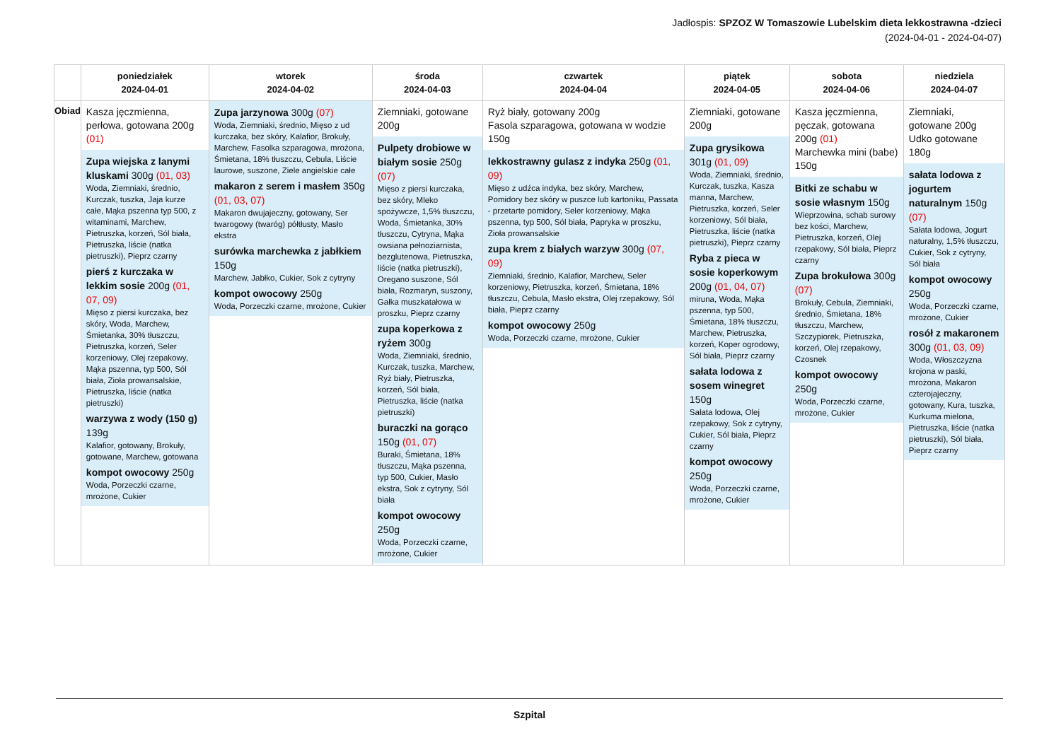Jadłospis: SPZOZ W Tomaszowie Lubelskim dieta lekkostrawna -dzieci
(2024-04-01 - 2024-04-07)
| | poniedziałek 2024-04-01 | wtorek 2024-04-02 | środa 2024-04-03 | czwartek 2024-04-04 | piątek 2024-04-05 | sobota 2024-04-06 | niedziela 2024-04-07 |
| --- | --- | --- | --- | --- | --- | --- | --- |
| Obiad | Kasza jęczmienna, perłowa, gotowana 200g (01) Zupa wiejska z lanymi kluskami 300g (01, 03) Woda, Ziemniaki, średnio, Kurczak, tuszka, Jaja kurze całe, Mąka pszenna typ 500, z witaminami, Marchew, Pietruszka, korzeń, Sól biała, Pietruszka, liście (natka pietruszki), Pieprz czarny pierś z kurczaka w lekkim sosie 200g (01, 07, 09) Mięso z piersi kurczaka, bez skóry, Woda, Marchew, Śmietanka, 30% tłuszczu, Pietruszka, korzeń, Seler korzeniowy, Olej rzepakowy, Mąka pszenna, typ 500, Sól biała, Zioła prowansalskie, Pietruszka, liście (natka pietruszki) warzywa z wody (150 g) 139g Kalafior, gotowany, Brokuły, gotowane, Marchew, gotowana kompot owocowy 250g Woda, Porzeczki czarne, mrożone, Cukier | Zupa jarzynowa 300g (07) Woda, Ziemniaki, średnio, Mięso z ud kurczaka, bez skóry, Kalafior, Brokuły, Marchew, Fasolka szparagowa, mrożona, Śmietana, 18% tłuszczu, Cebula, Liście laurowe, suszone, Ziele angielskie całe makaron z serem i masłem 350g (01, 03, 07) Makaron dwujajeczny, gotowany, Ser twarogowy (twaróg) półtłusty, Masło ekstra surówka marchewka z jabłkiem 150g Marchew, Jabłko, Cukier, Sok z cytryny kompot owocowy 250g Woda, Porzeczki czarne, mrożone, Cukier | Ziemniaki, gotowane 200g Pulpety drobiowe w białym sosie 250g (07) Mięso z piersi kurczaka, bez skóry, Mleko spożywcze, 1,5% tłuszczu, Woda, Śmietanka, 30% tłuszczu, Cytryna, Mąka owsiana pełnoziarnista, bezglutenowa, Pietruszka, liście (natka pietruszki), Oregano suszone, Sól biała, Rozmaryn, suszony, Gałka muszkatałowa w proszku, Pieprz czarny zupa koperkowa z ryżem 300g Woda, Ziemniaki, średnio, Kurczak, tuszka, Marchew, Ryż biały, Pietruszka, korzeń, Sól biała, Pietruszka, liście (natka pietruszki) buraczki na gorąco 150g (01, 07) Buraki, Śmietana, 18% tłuszczu, Mąka pszenna, typ 500, Cukier, Masło ekstra, Sok z cytryny, Sól biała kompot owocowy 250g Woda, Porzeczki czarne, mrożone, Cukier | Ryż biały, gotowany 200g Fasola szparagowa, gotowana w wodzie 150g lekkostrawny gulasz z indyka 250g (01, 09) Mięso z udźca indyka, bez skóry, Marchew, Pomidory bez skóry w puszce lub kartoniku, Passata - przetarte pomidory, Seler korzeniowy, Mąka pszenna, typ 500, Sól biała, Papryka w proszku, Zioła prowansalskie zupa krem z białych warzyw 300g (07, 09) Ziemniaki, średnio, Kalafior, Marchew, Seler korzeniowy, Pietruszka, korzeń, Śmietana, 18% tłuszczu, Cebula, Masło ekstra, Olej rzepakowy, Sól biała, Pieprz czarny kompot owocowy 250g Woda, Porzeczki czarne, mrożone, Cukier | Ziemniaki, gotowane 200g Zupa grysikowa 301g (01, 09) Woda, Ziemniaki, średnio, Kurczak, tuszka, Kasza manna, Marchew, Pietruszka, korzeń, Seler korzeniowy, Sól biała, Pietruszka, liście (natka pietruszki), Pieprz czarny Ryba z pieca w sosie koperkowym 200g (01, 04, 07) miruna, Woda, Mąka pszenna, typ 500, Śmietana, 18% tłuszczu, Marchew, Pietruszka, korzeń, Koper ogrodowy, Sól biała, Pieprz czarny sałata lodowa z sosem winegret 150g Sałata lodowa, Olej rzepakowy, Sok z cytryny, Cukier, Sól biała, Pieprz czarny kompot owocowy 250g Woda, Porzeczki czarne, mrożone, Cukier | Kasza jęczmienna, pęczak, gotowana 200g (01) Marchewka mini (babe) 150g Bitki ze schabu w sosie własnym 150g Wieprzowina, schab surowy bez kości, Marchew, Pietruszka, korzeń, Olej rzepakowy, Sól biała, Pieprz czarny Zupa brokułowa 300g (07) Brokuły, Cebula, Ziemniaki, średnio, Śmietana, 18% tłuszczu, Marchew, Szczypiorek, Pietruszka, korzeń, Olej rzepakowy, Czosnek kompot owocowy 250g Woda, Porzeczki czarne, mrożone, Cukier | Ziemniaki, gotowane 200g Udko gotowane 180g sałata lodowa z jogurtem naturalnym 150g (07) Sałata lodowa, Jogurt naturalny, 1,5% tłuszczu, Cukier, Sok z cytryny, Sól biała kompot owocowy 250g Woda, Porzeczki czarne, mrożone, Cukier rosół z makaronem 300g (01, 03, 09) Woda, Włoszczyzna krojona w paski, mrożona, Makaron czterojajeczny, gotowany, Kura, tuszka, Kurkuma mielona, Pietruszka, liście (natka pietruszki), Sól biała, Pieprz czarny |
Szpital